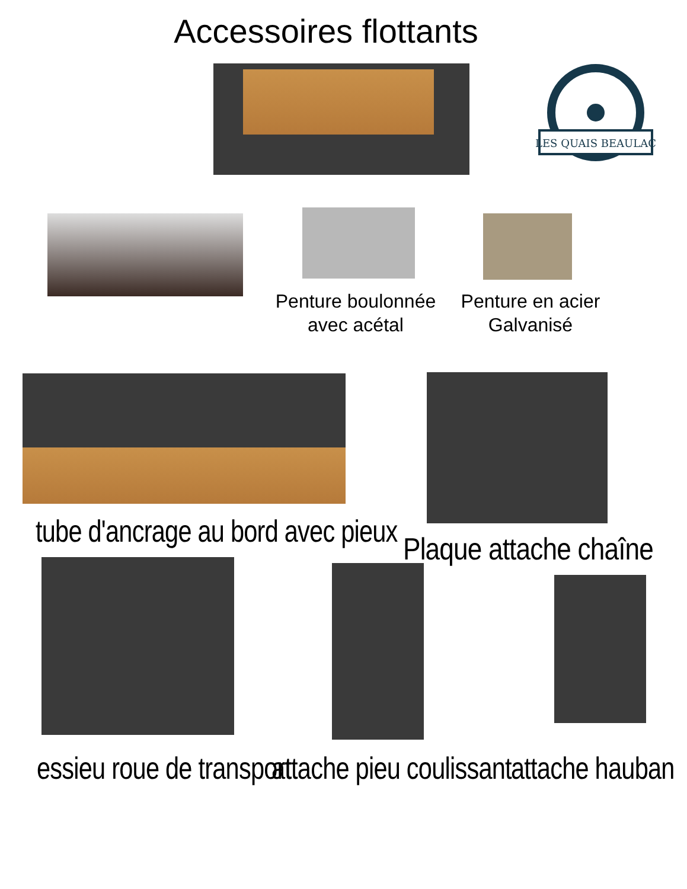Accessoires flottants
LES QUAIS BEAULAC
Penture boulonnée
avec acétal
Penture en acier
Galvanisé
tube d'ancrage au bord avec pieux Plaque attache chaîne
essieu roue de transport attache pieu coulissant attache hauban